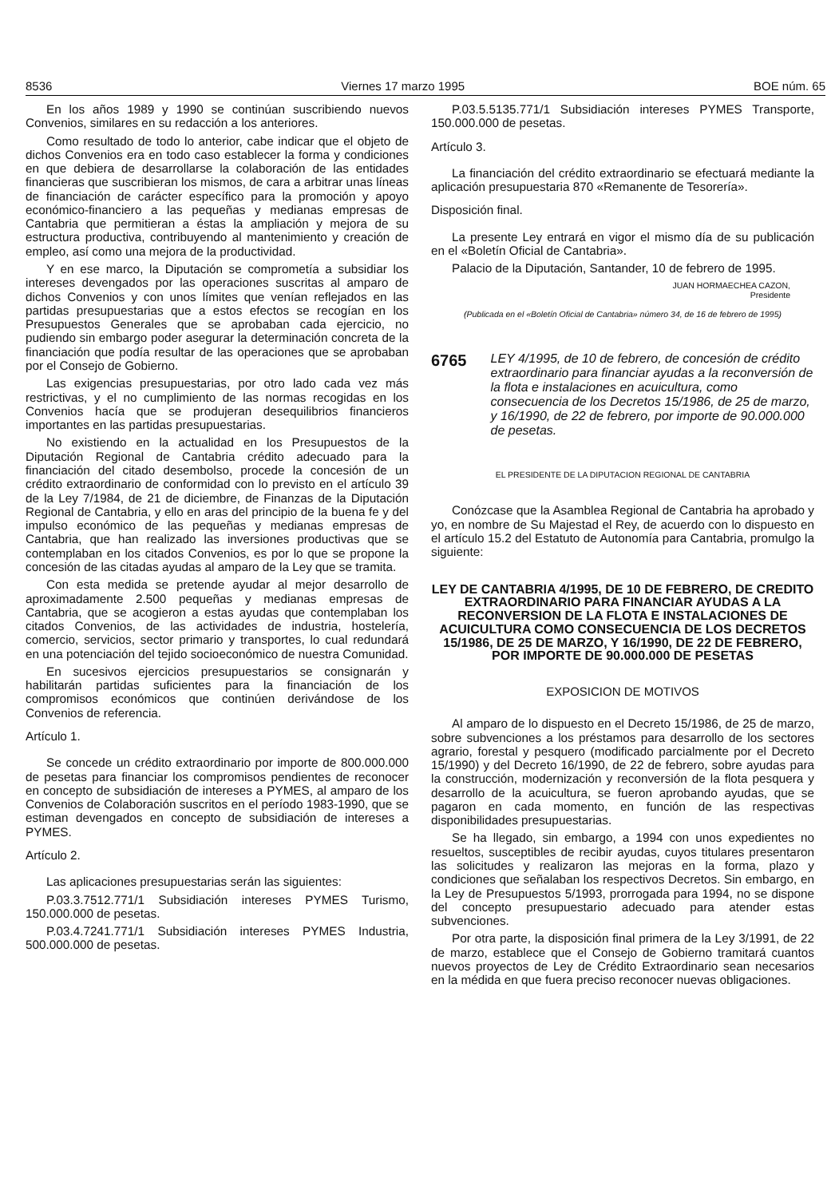8536 Viernes 17 marzo 1995 BOE núm. 65
En los años 1989 y 1990 se continúan suscribiendo nuevos Convenios, similares en su redacción a los anteriores.
Como resultado de todo lo anterior, cabe indicar que el objeto de dichos Convenios era en todo caso establecer la forma y condiciones en que debiera de desarrollarse la colaboración de las entidades financieras que suscribieran los mismos, de cara a arbitrar unas líneas de financiación de carácter específico para la promoción y apoyo económico-financiero a las pequeñas y medianas empresas de Cantabria que permitieran a éstas la ampliación y mejora de su estructura productiva, contribuyendo al mantenimiento y creación de empleo, así como una mejora de la productividad.
Y en ese marco, la Diputación se comprometía a subsidiar los intereses devengados por las operaciones suscritas al amparo de dichos Convenios y con unos límites que venían reflejados en las partidas presupuestarias que a estos efectos se recogían en los Presupuestos Generales que se aprobaban cada ejercicio, no pudiendo sin embargo poder asegurar la determinación concreta de la financiación que podía resultar de las operaciones que se aprobaban por el Consejo de Gobierno.
Las exigencias presupuestarias, por otro lado cada vez más restrictivas, y el no cumplimiento de las normas recogidas en los Convenios hacía que se produjeran desequilibrios financieros importantes en las partidas presupuestarias.
No existiendo en la actualidad en los Presupuestos de la Diputación Regional de Cantabria crédito adecuado para la financiación del citado desembolso, procede la concesión de un crédito extraordinario de conformidad con lo previsto en el artículo 39 de la Ley 7/1984, de 21 de diciembre, de Finanzas de la Diputación Regional de Cantabria, y ello en aras del principio de la buena fe y del impulso económico de las pequeñas y medianas empresas de Cantabria, que han realizado las inversiones productivas que se contemplaban en los citados Convenios, es por lo que se propone la concesión de las citadas ayudas al amparo de la Ley que se tramita.
Con esta medida se pretende ayudar al mejor desarrollo de aproximadamente 2.500 pequeñas y medianas empresas de Cantabria, que se acogieron a estas ayudas que contemplaban los citados Convenios, de las actividades de industria, hostelería, comercio, servicios, sector primario y transportes, lo cual redundará en una potenciación del tejido socioeconómico de nuestra Comunidad.
En sucesivos ejercicios presupuestarios se consignarán y habilitarán partidas suficientes para la financiación de los compromisos económicos que continúen derivándose de los Convenios de referencia.
Artículo 1.
Se concede un crédito extraordinario por importe de 800.000.000 de pesetas para financiar los compromisos pendientes de reconocer en concepto de subsidiación de intereses a PYMES, al amparo de los Convenios de Colaboración suscritos en el período 1983-1990, que se estiman devengados en concepto de subsidiación de intereses a PYMES.
Artículo 2.
Las aplicaciones presupuestarias serán las siguientes:
P.03.3.7512.771/1 Subsidiación intereses PYMES Turismo, 150.000.000 de pesetas.
P.03.4.7241.771/1 Subsidiación intereses PYMES Industria, 500.000.000 de pesetas.
P.03.5.5135.771/1 Subsidiación intereses PYMES Transporte, 150.000.000 de pesetas.
Artículo 3.
La financiación del crédito extraordinario se efectuará mediante la aplicación presupuestaria 870 «Remanente de Tesorería».
Disposición final.
La presente Ley entrará en vigor el mismo día de su publicación en el «Boletín Oficial de Cantabria».
Palacio de la Diputación, Santander, 10 de febrero de 1995.
JUAN HORMAECHEA CAZON,
Presidente
(Publicada en el «Boletín Oficial de Cantabria» número 34, de 16 de febrero de 1995)
6765 LEY 4/1995, de 10 de febrero, de concesión de crédito extraordinario para financiar ayudas a la reconversión de la flota e instalaciones en acuicultura, como consecuencia de los Decretos 15/1986, de 25 de marzo, y 16/1990, de 22 de febrero, por importe de 90.000.000 de pesetas.
EL PRESIDENTE DE LA DIPUTACION REGIONAL DE CANTABRIA
Conózcase que la Asamblea Regional de Cantabria ha aprobado y yo, en nombre de Su Majestad el Rey, de acuerdo con lo dispuesto en el artículo 15.2 del Estatuto de Autonomía para Cantabria, promulgo la siguiente:
LEY DE CANTABRIA 4/1995, DE 10 DE FEBRERO, DE CREDITO EXTRAORDINARIO PARA FINANCIAR AYUDAS A LA RECONVERSION DE LA FLOTA E INSTALACIONES DE ACUICULTURA COMO CONSECUENCIA DE LOS DECRETOS 15/1986, DE 25 DE MARZO, Y 16/1990, DE 22 DE FEBRERO, POR IMPORTE DE 90.000.000 DE PESETAS
EXPOSICION DE MOTIVOS
Al amparo de lo dispuesto en el Decreto 15/1986, de 25 de marzo, sobre subvenciones a los préstamos para desarrollo de los sectores agrario, forestal y pesquero (modificado parcialmente por el Decreto 15/1990) y del Decreto 16/1990, de 22 de febrero, sobre ayudas para la construcción, modernización y reconversión de la flota pesquera y desarrollo de la acuicultura, se fueron aprobando ayudas, que se pagaron en cada momento, en función de las respectivas disponibilidades presupuestarias.
Se ha llegado, sin embargo, a 1994 con unos expedientes no resueltos, susceptibles de recibir ayudas, cuyos titulares presentaron las solicitudes y realizaron las mejoras en la forma, plazo y condiciones que señalaban los respectivos Decretos. Sin embargo, en la Ley de Presupuestos 5/1993, prorrogada para 1994, no se dispone del concepto presupuestario adecuado para atender estas subvenciones.
Por otra parte, la disposición final primera de la Ley 3/1991, de 22 de marzo, establece que el Consejo de Gobierno tramitará cuantos nuevos proyectos de Ley de Crédito Extraordinario sean necesarios en la médida en que fuera preciso reconocer nuevas obligaciones.